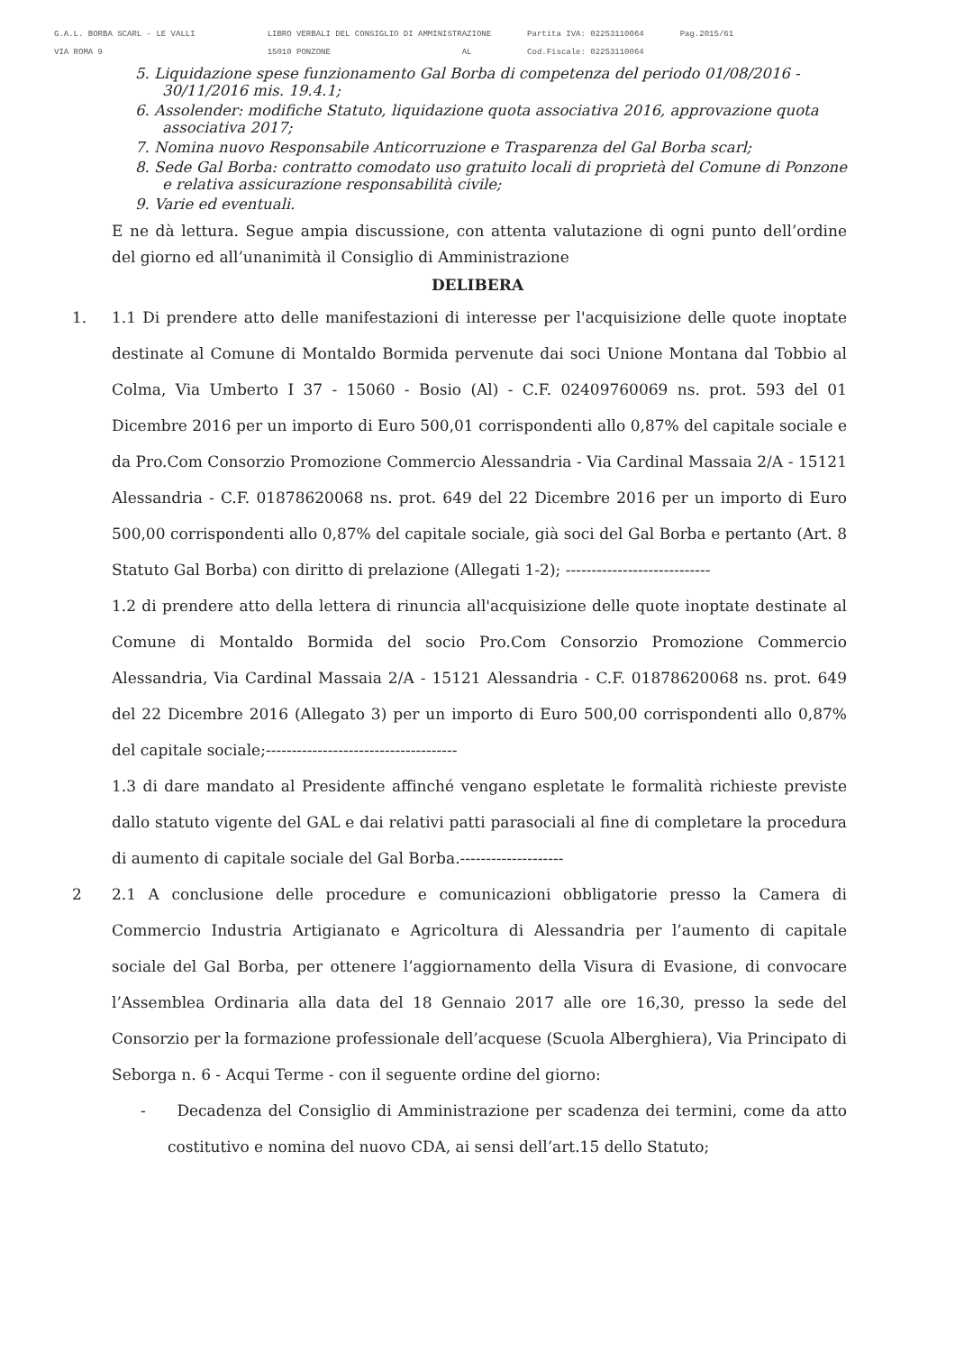G.A.L. BORBA SCARL - LE VALLI
VIA ROMA 9
LIBRO VERBALI DEL CONSIGLIO DI AMMINISTRAZIONE
15010 PONZONE AL
Partita IVA: 02253110064
Cod.Fiscale: 02253110064
Pag.2015/61
5. Liquidazione spese funzionamento Gal Borba di competenza del periodo 01/08/2016 - 30/11/2016 mis. 19.4.1;
6. Assolender: modifiche Statuto, liquidazione quota associativa 2016, approvazione quota associativa 2017;
7. Nomina nuovo Responsabile Anticorruzione e Trasparenza del Gal Borba scarl;
8. Sede Gal Borba: contratto comodato uso gratuito locali di proprietà del Comune di Ponzone e relativa assicurazione responsabilità civile;
9. Varie ed eventuali.
E ne dà lettura. Segue ampia discussione, con attenta valutazione di ogni punto dell’ordine del giorno ed all’unanimità il Consiglio di Amministrazione
DELIBERA
1. 1.1 Di prendere atto delle manifestazioni di interesse per l'acquisizione delle quote inoptate destinate al Comune di Montaldo Bormida pervenute dai soci Unione Montana dal Tobbio al Colma, Via Umberto I 37 - 15060 - Bosio (Al) - C.F. 02409760069 ns. prot. 593 del 01 Dicembre 2016 per un importo di Euro 500,01 corrispondenti allo 0,87% del capitale sociale e da Pro.Com Consorzio Promozione Commercio Alessandria - Via Cardinal Massaia 2/A - 15121 Alessandria - C.F. 01878620068 ns. prot. 649 del 22 Dicembre 2016 per un importo di Euro 500,00 corrispondenti allo 0,87% del capitale sociale, già soci del Gal Borba e pertanto (Art. 8 Statuto Gal Borba) con diritto di prelazione (Allegati 1-2); ----------------------------
1.2 di prendere atto della lettera di rinuncia all'acquisizione delle quote inoptate destinate al Comune di Montaldo Bormida del socio Pro.Com Consorzio Promozione Commercio Alessandria, Via Cardinal Massaia 2/A - 15121 Alessandria - C.F. 01878620068 ns. prot. 649 del 22 Dicembre 2016 (Allegato 3) per un importo di Euro 500,00 corrispondenti allo 0,87% del capitale sociale;-------------------------------------
1.3 di dare mandato al Presidente affinché vengano espletate le formalità richieste previste dallo statuto vigente del GAL e dai relativi patti parasociali al fine di completare la procedura di aumento di capitale sociale del Gal Borba.--------------------
2 2.1 A conclusione delle procedure e comunicazioni obbligatorie presso la Camera di Commercio Industria Artigianato e Agricoltura di Alessandria per l’aumento di capitale sociale del Gal Borba, per ottenere l’aggiornamento della Visura di Evasione, di convocare l’Assemblea Ordinaria alla data del 18 Gennaio 2017 alle ore 16,30, presso la sede del Consorzio per la formazione professionale dell’acquese (Scuola Alberghiera), Via Principato di Seborga n. 6 - Acqui Terme - con il seguente ordine del giorno:
- Decadenza del Consiglio di Amministrazione per scadenza dei termini, come da atto costitutivo e nomina del nuovo CDA, ai sensi dell’art.15 dello Statuto;